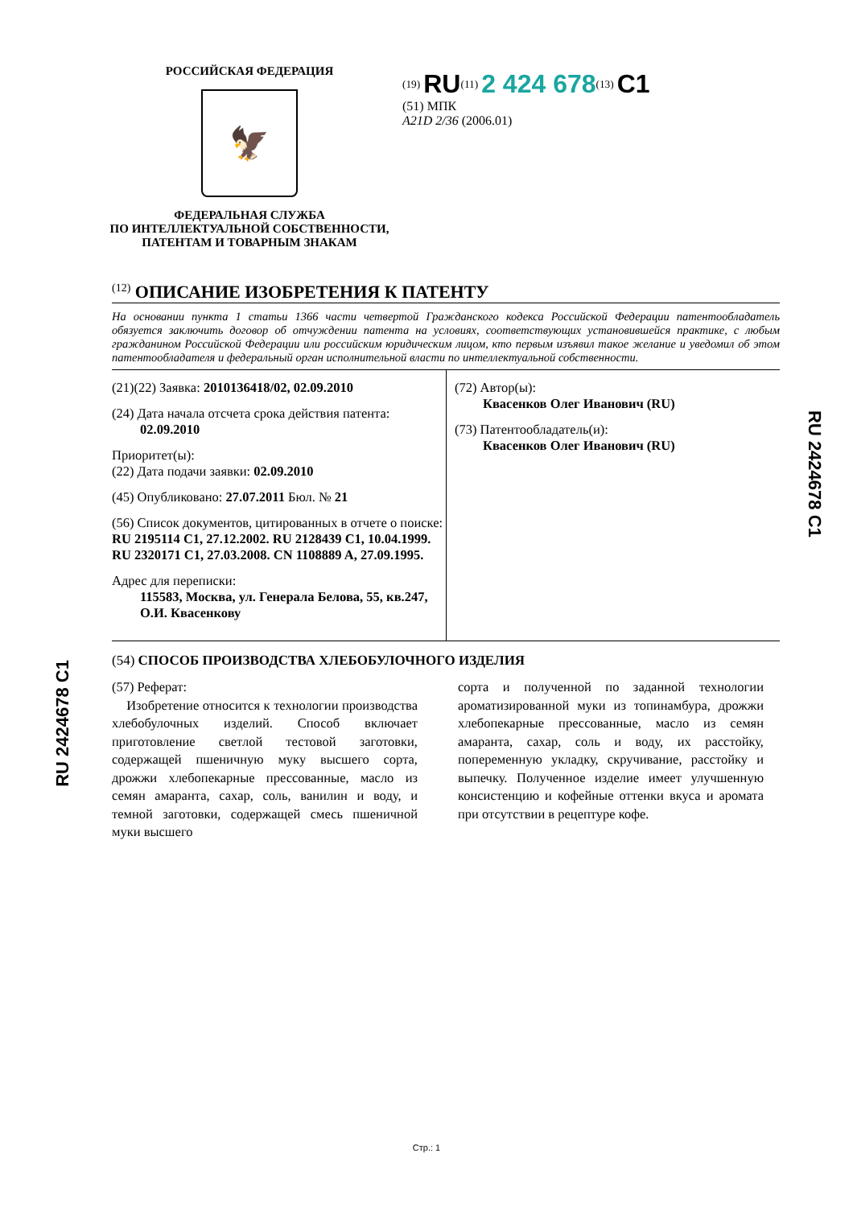РОССИЙСКАЯ ФЕДЕРАЦИЯ
🦅
ФЕДЕРАЛЬНАЯ СЛУЖБА
ПО ИНТЕЛЛЕКТУАЛЬНОЙ СОБСТВЕННОСТИ,
ПАТЕНТАМ И ТОВАРНЫМ ЗНАКАМ
<sup>(19)</sup> RU<sup>(11)</sup> 2 424 678<sup>(13)</sup> C1
(51) МПК
A21D 2/36 (2006.01)
<sup>(12)</sup> ОПИСАНИЕ ИЗОБРЕТЕНИЯ К ПАТЕНТУ
На основании пункта 1 статьи 1366 части четвертой Гражданского кодекса Российской Федерации патентообладатель обязуется заключить договор об отчуждении патента на условиях, соответствующих установившейся практике, с любым гражданином Российской Федерации или российским юридическим лицом, кто первым изъявил такое желание и уведомил об этом патентообладателя и федеральный орган исполнительной власти по интеллектуальной собственности.
(21)(22) Заявка: 2010136418/02, 02.09.2010
(24) Дата начала отсчета срока действия патента:
02.09.2010
Приоритет(ы):
(22) Дата подачи заявки: 02.09.2010
(45) Опубликовано: 27.07.2011 Бюл. № 21
(56) Список документов, цитированных в отчете о поиске: RU 2195114 C1, 27.12.2002. RU 2128439 C1, 10.04.1999. RU 2320171 C1, 27.03.2008. CN 1108889 A, 27.09.1995.
Адрес для переписки:
115583, Москва, ул. Генерала Белова, 55, кв.247, О.И. Квасенкову
(72) Автор(ы):
Квасенков Олег Иванович (RU)
(73) Патентообладатель(и):
Квасенков Олег Иванович (RU)
(54) СПОСОБ ПРОИЗВОДСТВА ХЛЕБОБУЛОЧНОГО ИЗДЕЛИЯ
(57) Реферат:
Изобретение относится к технологии производства хлебобулочных изделий. Способ включает приготовление светлой тестовой заготовки, содержащей пшеничную муку высшего сорта, дрожжи хлебопекарные прессованные, масло из семян амаранта, сахар, соль, ванилин и воду, и темной заготовки, содержащей смесь пшеничной муки высшего
сорта и полученной по заданной технологии ароматизированной муки из топинамбура, дрожжи хлебопекарные прессованные, масло из семян амаранта, сахар, соль и воду, их расстойку, попеременную укладку, скручивание, расстойку и выпечку. Полученное изделие имеет улучшенную консистенцию и кофейные оттенки вкуса и аромата при отсутствии в рецептуре кофе.
RU 2424678 C1
RU 2424678 C1
Стр.: 1